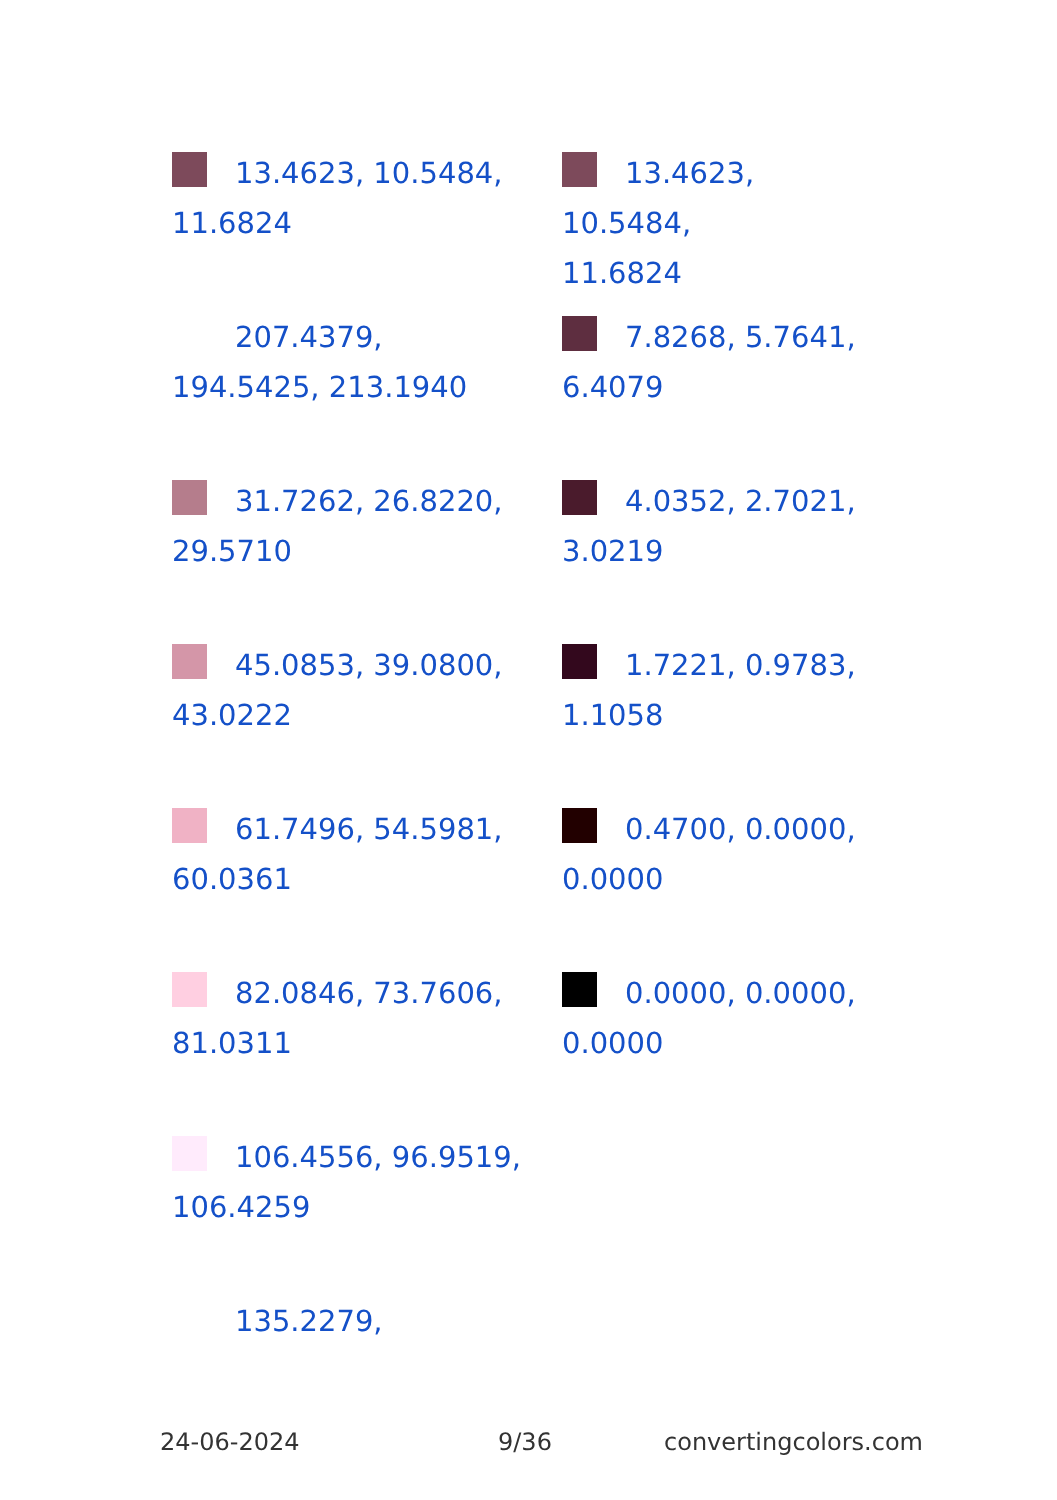13.4623, 10.5484,
11.6824
13.4623, 10.5484,
11.6824
207.4379,
194.5425, 213.1940
7.8268, 5.7641,
6.4079
31.7262, 26.8220,
29.5710
4.0352, 2.7021,
3.0219
45.0853, 39.0800,
43.0222
1.7221, 0.9783,
1.1058
61.7496, 54.5981,
60.0361
0.4700, 0.0000,
0.0000
82.0846, 73.7606,
81.0311
0.0000, 0.0000,
0.0000
106.4556, 96.9519,
106.4259
135.2279,
24-06-2024 9/36 convertingcolors.com